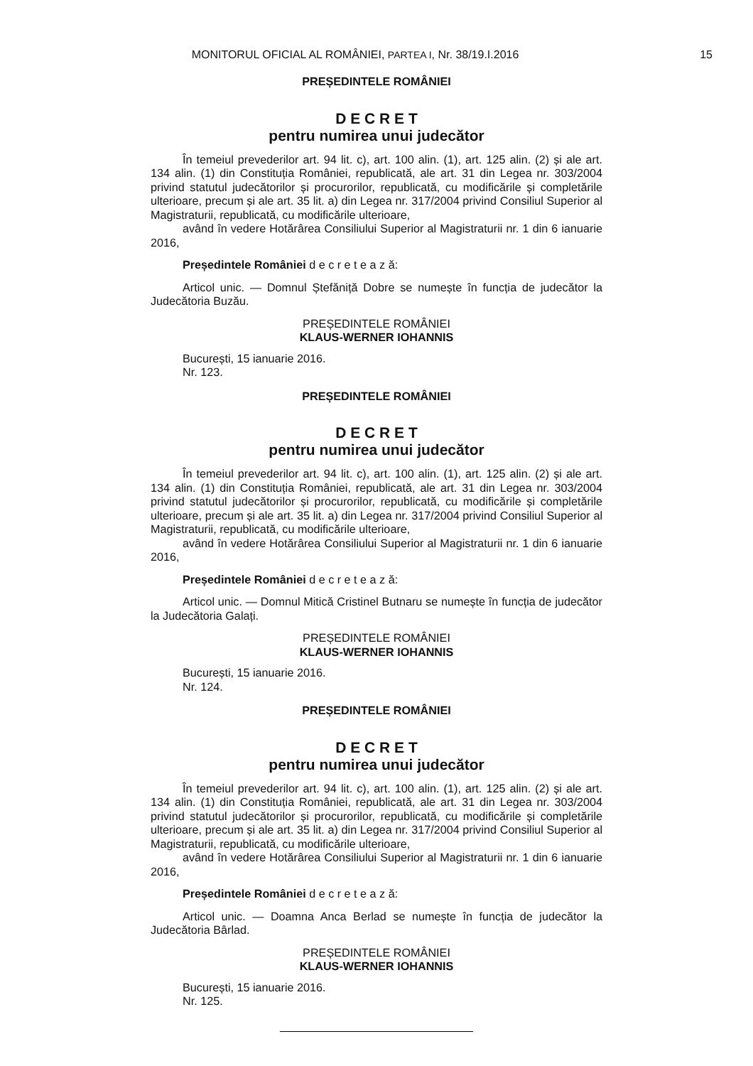MONITORUL OFICIAL AL ROMÂNIEI, PARTEA I, Nr. 38/19.I.2016
15
PREȘEDINTELE ROMÂNIEI
D E C R E T
pentru numirea unui judecător
În temeiul prevederilor art. 94 lit. c), art. 100 alin. (1), art. 125 alin. (2) și ale art. 134 alin. (1) din Constituția României, republicată, ale art. 31 din Legea nr. 303/2004 privind statutul judecătorilor și procurorilor, republicată, cu modificările și completările ulterioare, precum și ale art. 35 lit. a) din Legea nr. 317/2004 privind Consiliul Superior al Magistraturii, republicată, cu modificările ulterioare,
având în vedere Hotărârea Consiliului Superior al Magistraturii nr. 1 din 6 ianuarie 2016,
Președintele României d e c r e t e a z ă:
Articol unic. — Domnul Ștefăniță Dobre se numește în funcția de judecător la Judecătoria Buzău.
PREȘEDINTELE ROMÂNIEI
KLAUS-WERNER IOHANNIS
București, 15 ianuarie 2016.
Nr. 123.
PREȘEDINTELE ROMÂNIEI
D E C R E T
pentru numirea unui judecător
În temeiul prevederilor art. 94 lit. c), art. 100 alin. (1), art. 125 alin. (2) și ale art. 134 alin. (1) din Constituția României, republicată, ale art. 31 din Legea nr. 303/2004 privind statutul judecătorilor și procurorilor, republicată, cu modificările și completările ulterioare, precum și ale art. 35 lit. a) din Legea nr. 317/2004 privind Consiliul Superior al Magistraturii, republicată, cu modificările ulterioare,
având în vedere Hotărârea Consiliului Superior al Magistraturii nr. 1 din 6 ianuarie 2016,
Președintele României d e c r e t e a z ă:
Articol unic. — Domnul Mitică Cristinel Butnaru se numește în funcția de judecător la Judecătoria Galați.
PREȘEDINTELE ROMÂNIEI
KLAUS-WERNER IOHANNIS
București, 15 ianuarie 2016.
Nr. 124.
PREȘEDINTELE ROMÂNIEI
D E C R E T
pentru numirea unui judecător
În temeiul prevederilor art. 94 lit. c), art. 100 alin. (1), art. 125 alin. (2) și ale art. 134 alin. (1) din Constituția României, republicată, ale art. 31 din Legea nr. 303/2004 privind statutul judecătorilor și procurorilor, republicată, cu modificările și completările ulterioare, precum și ale art. 35 lit. a) din Legea nr. 317/2004 privind Consiliul Superior al Magistraturii, republicată, cu modificările ulterioare,
având în vedere Hotărârea Consiliului Superior al Magistraturii nr. 1 din 6 ianuarie 2016,
Președintele României d e c r e t e a z ă:
Articol unic. — Doamna Anca Berlad se numește în funcția de judecător la Judecătoria Bârlad.
PREȘEDINTELE ROMÂNIEI
KLAUS-WERNER IOHANNIS
București, 15 ianuarie 2016.
Nr. 125.